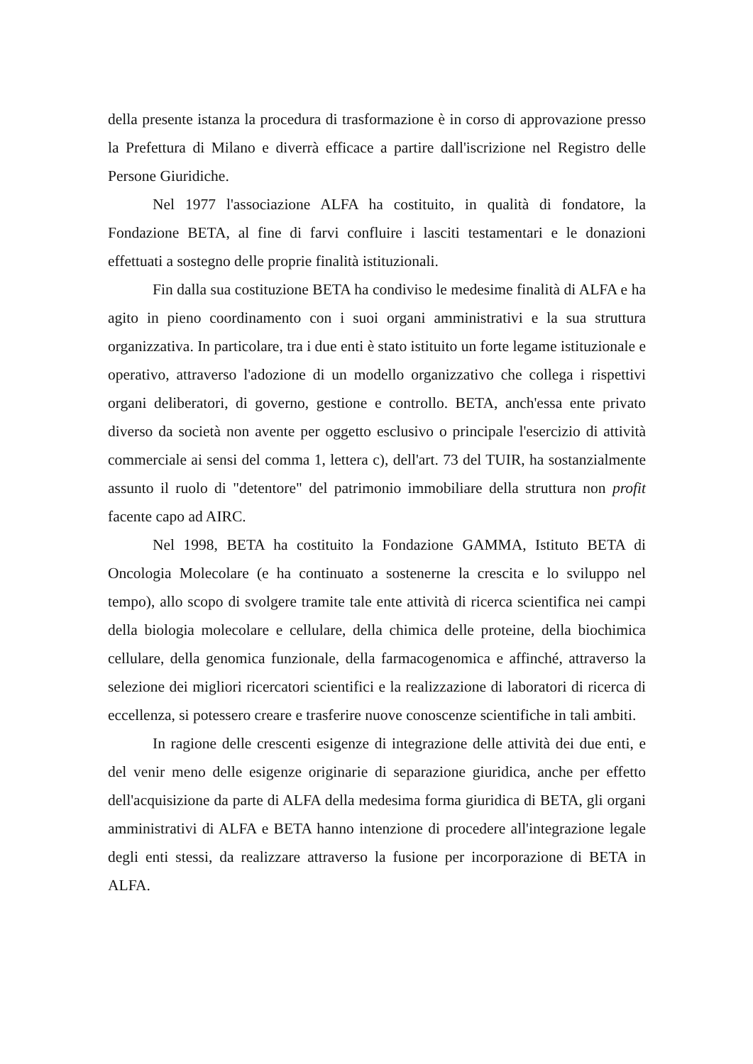della presente istanza la procedura di trasformazione è in corso di approvazione presso la Prefettura di Milano e diverrà efficace a partire dall'iscrizione nel Registro delle Persone Giuridiche.
Nel 1977 l'associazione ALFA ha costituito, in qualità di fondatore, la Fondazione BETA, al fine di farvi confluire i lasciti testamentari e le donazioni effettuati a sostegno delle proprie finalità istituzionali.
Fin dalla sua costituzione BETA ha condiviso le medesime finalità di ALFA e ha agito in pieno coordinamento con i suoi organi amministrativi e la sua struttura organizzativa. In particolare, tra i due enti è stato istituito un forte legame istituzionale e operativo, attraverso l'adozione di un modello organizzativo che collega i rispettivi organi deliberatori, di governo, gestione e controllo. BETA, anch'essa ente privato diverso da società non avente per oggetto esclusivo o principale l'esercizio di attività commerciale ai sensi del comma 1, lettera c), dell'art. 73 del TUIR, ha sostanzialmente assunto il ruolo di "detentore" del patrimonio immobiliare della struttura non profit facente capo ad AIRC.
Nel 1998, BETA ha costituito la Fondazione GAMMA, Istituto BETA di Oncologia Molecolare (e ha continuato a sostenerne la crescita e lo sviluppo nel tempo), allo scopo di svolgere tramite tale ente attività di ricerca scientifica nei campi della biologia molecolare e cellulare, della chimica delle proteine, della biochimica cellulare, della genomica funzionale, della farmacogenomica e affinché, attraverso la selezione dei migliori ricercatori scientifici e la realizzazione di laboratori di ricerca di eccellenza, si potessero creare e trasferire nuove conoscenze scientifiche in tali ambiti.
In ragione delle crescenti esigenze di integrazione delle attività dei due enti, e del venir meno delle esigenze originarie di separazione giuridica, anche per effetto dell'acquisizione da parte di ALFA della medesima forma giuridica di BETA, gli organi amministrativi di ALFA e BETA hanno intenzione di procedere all'integrazione legale degli enti stessi, da realizzare attraverso la fusione per incorporazione di BETA in ALFA.